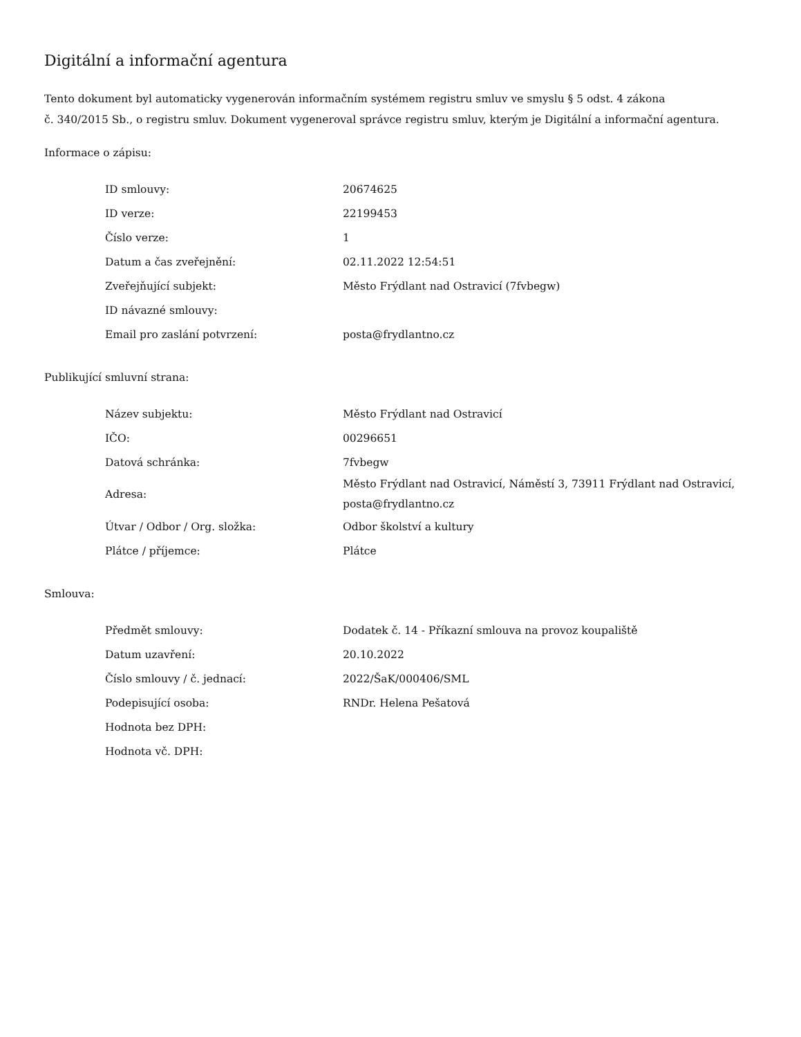Digitální a informační agentura
Tento dokument byl automaticky vygenerován informačním systémem registru smluv ve smyslu § 5 odst. 4 zákona
č. 340/2015 Sb., o registru smluv. Dokument vygeneroval správce registru smluv, kterým je Digitální a informační agentura.
Informace o zápisu:
| ID smlouvy: | 20674625 |
| ID verze: | 22199453 |
| Číslo verze: | 1 |
| Datum a čas zveřejnění: | 02.11.2022 12:54:51 |
| Zveřejňující subjekt: | Město Frýdlant nad Ostravicí (7fvbegw) |
| ID návazné smlouvy: | |
| Email pro zaslání potvrzení: | posta@frydlantno.cz |
Publikující smluvní strana:
| Název subjektu: | Město Frýdlant nad Ostravicí |
| IČO: | 00296651 |
| Datová schránka: | 7fvbegw |
| Adresa: | Město Frýdlant nad Ostravicí, Náměstí 3, 73911 Frýdlant nad Ostravicí, posta@frydlantno.cz |
| Útvar / Odbor / Org. složka: | Odbor školství a kultury |
| Plátce / příjemce: | Plátce |
Smlouva:
| Předmět smlouvy: | Dodatek č. 14 - Příkazní smlouva na provoz koupaliště |
| Datum uzavření: | 20.10.2022 |
| Číslo smlouvy / č. jednací: | 2022/ŠaK/000406/SML |
| Podepisující osoba: | RNDr. Helena Pešatová |
| Hodnota bez DPH: | |
| Hodnota vč. DPH: | |